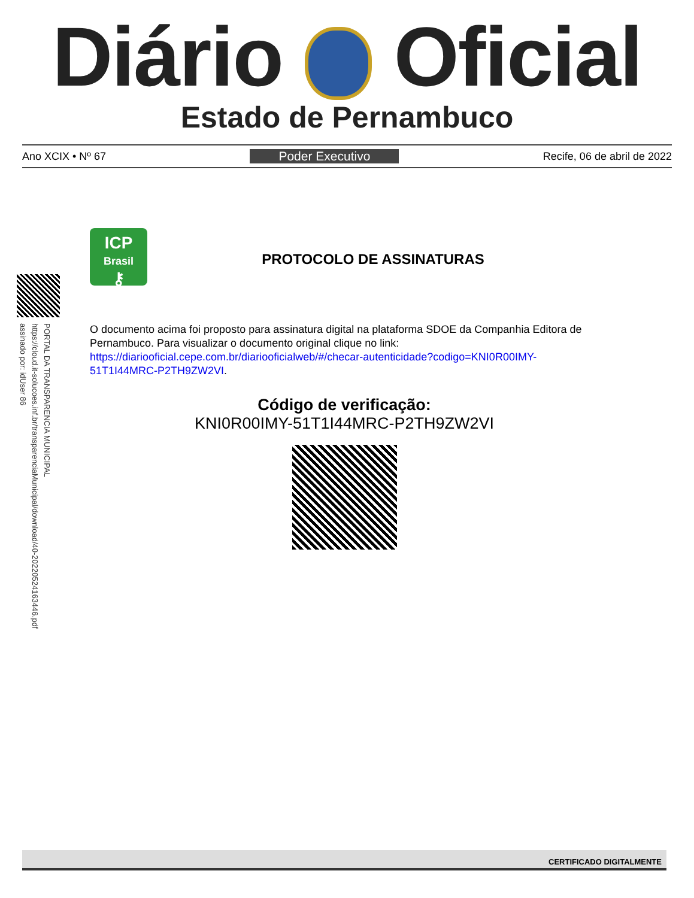Diário Oficial
Estado de Pernambuco
Ano XCIX • Nº 67 Poder Executivo Recife, 06 de abril de 2022
PORTAL DA TRANSPARENCIA MUNICIPAL
https://cloud.it-solucoes.inf.br/transparenciaMunicipal/download/40-20220524163446.pdf
assinado por: idUser 86
ICP
Brasil
⚷
PROTOCOLO DE ASSINATURAS
O documento acima foi proposto para assinatura digital na plataforma SDOE da Companhia Editora de Pernambuco. Para visualizar o documento original clique no link: https://diariooficial.cepe.com.br/diariooficialweb/#/checar-autenticidade?codigo=KNI0R00IMY-51T1I44MRC-P2TH9ZW2VI.
Código de verificação:
KNI0R00IMY-51T1I44MRC-P2TH9ZW2VI
CERTIFICADO DIGITALMENTE